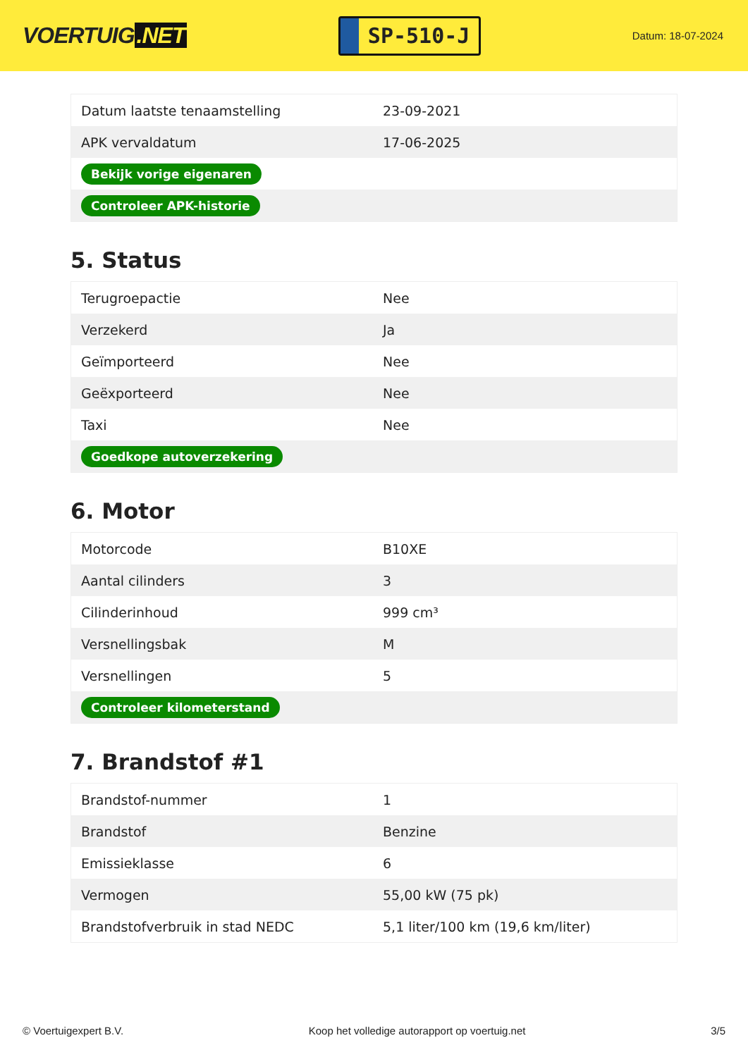VOERTUIG.NET
SP-510-J
Datum: 18-07-2024
| Datum laatste tenaamstelling | 23-09-2021 |
| APK vervaldatum | 17-06-2025 |
| Bekijk vorige eigenaren | |
| Controleer APK-historie | |
5. Status
| Terugroepactie | Nee |
| Verzekerd | Ja |
| Geïmporteerd | Nee |
| Geëxporteerd | Nee |
| Taxi | Nee |
| Goedkope autoverzekering | |
6. Motor
| Motorcode | B10XE |
| Aantal cilinders | 3 |
| Cilinderinhoud | 999 cm³ |
| Versnellingsbak | M |
| Versnellingen | 5 |
| Controleer kilometerstand | |
7. Brandstof #1
| Brandstof-nummer | 1 |
| Brandstof | Benzine |
| Emissieklasse | 6 |
| Vermogen | 55,00 kW (75 pk) |
| Brandstofverbruik in stad NEDC | 5,1 liter/100 km (19,6 km/liter) |
© Voertuigexpert B.V. Koop het volledige autorapport op voertuig.net 3/5